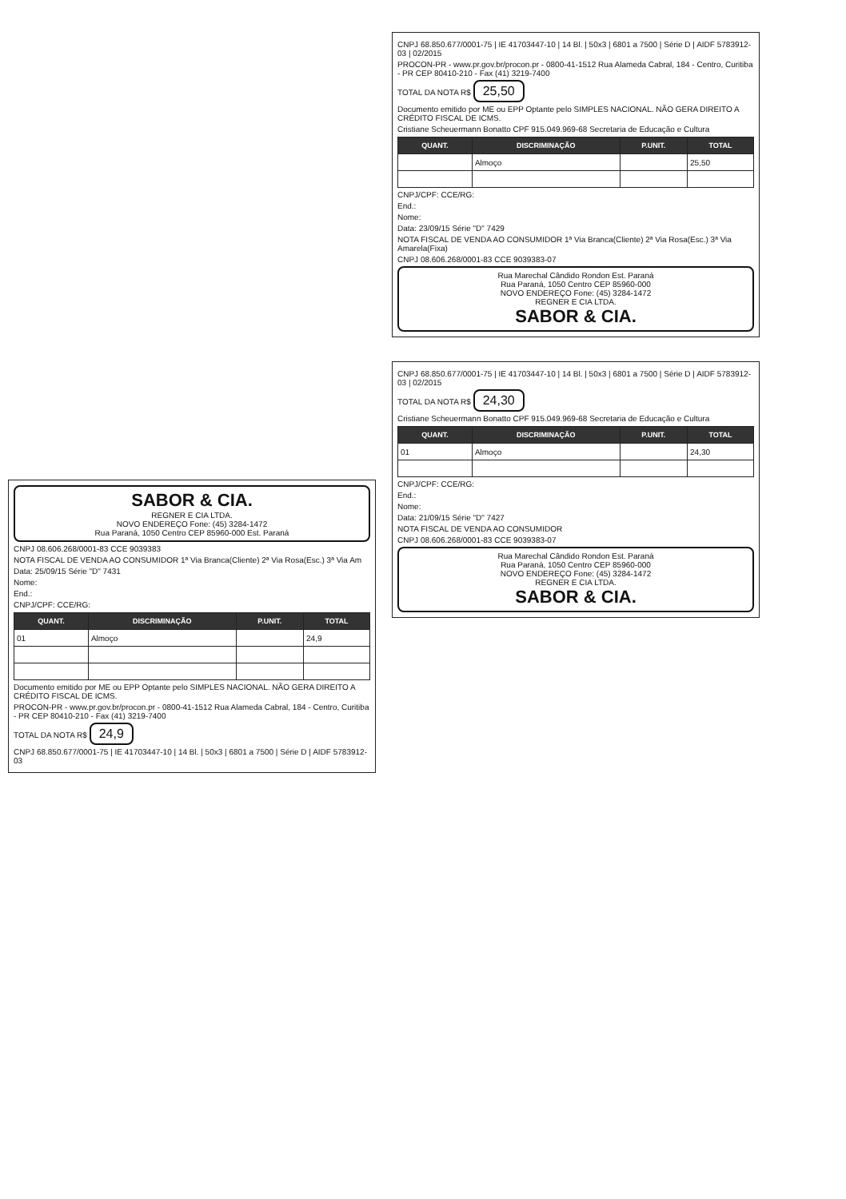SABOR & CIA.
REGNER E CIA LTDA.
NOVO ENDEREÇO Fone: (45) 3284-1472
Rua Paraná, 1050 Centro CEP 85960-000 Est. Paraná
CNPJ 08.606.268/0001-83 CCE 9039383
NOTA FISCAL DE VENDA AO CONSUMIDOR 1ª Via Branca(Cliente) 2ª Via Rosa(Esc.) 3ª Via Am
Data: 25/09/15 Série "D" 7431
Nome:
End.:
CNPJ/CPF: CCE/RG:
| QUANT. | DISCRIMINAÇÃO | P.UNIT. | TOTAL |
| --- | --- | --- | --- |
| 01 | Almoço | | 24,9 |
Documento emitido por ME ou EPP Optante pelo SIMPLES NACIONAL. NÃO GERA DIREITO A CRÉDITO FISCAL DE ICMS.
PROCON-PR - www.pr.gov.br/procon.pr - 0800-41-1512 Rua Alameda Cabral, 184 - Centro, Curitiba - PR CEP 80410-210 - Fax (41) 3219-7400
TOTAL DA NOTA R$ 24,9
CNPJ 68.850.677/0001-75 | IE 41703447-10 | 14 Bl. | 50x3 | 6801 a 7500 | Série D | AIDF 5783912-03
CNPJ 68.850.677/0001-75 | IE 41703447-10 | 14 Bl. | 50x3 | 6801 a 7500 | Série D | AIDF 5783912-03 | 02/2015
PROCON-PR - www.pr.gov.br/procon.pr - 0800-41-1512 Rua Alameda Cabral, 184 - Centro, Curitiba - PR CEP 80410-210 - Fax (41) 3219-7400
TOTAL DA NOTA R$ 25,50
Documento emitido por ME ou EPP Optante pelo SIMPLES NACIONAL. NÃO GERA DIREITO A CRÉDITO FISCAL DE ICMS.
Cristiane Scheuermann Bonatto CPF 915.049.969-68 Secretaria de Educação e Cultura
| QUANT. | DISCRIMINAÇÃO | P.UNIT. | TOTAL |
| --- | --- | --- | --- |
| | Almoço | | 25,50 |
CNPJ/CPF: CCE/RG:
End.:
Nome:
Data: 23/09/15 Série "D" 7429
NOTA FISCAL DE VENDA AO CONSUMIDOR 1ª Via Branca(Cliente) 2ª Via Rosa(Esc.) 3ª Via Amarela(Fixa)
CNPJ 08.606.268/0001-83 CCE 9039383-07
Rua Marechal Cândido Rondon Est. Paraná
Rua Paraná, 1050 Centro CEP 85960-000
NOVO ENDEREÇO Fone: (45) 3284-1472
REGNER E CIA LTDA.
SABOR & CIA.
CNPJ 68.850.677/0001-75 | IE 41703447-10 | 14 Bl. | 50x3 | 6801 a 7500 | Série D | AIDF 5783912-03 | 02/2015
TOTAL DA NOTA R$ 24,30
Cristiane Scheuermann Bonatto CPF 915.049.969-68 Secretaria de Educação e Cultura
| QUANT. | DISCRIMINAÇÃO | P.UNIT. | TOTAL |
| --- | --- | --- | --- |
| 01 | Almoço | | 24,30 |
CNPJ/CPF: CCE/RG:
End.:
Nome:
Data: 21/09/15 Série "D" 7427
NOTA FISCAL DE VENDA AO CONSUMIDOR
CNPJ 08.606.268/0001-83 CCE 9039383-07
Rua Marechal Cândido Rondon Est. Paraná
Rua Paraná, 1050 Centro CEP 85960-000
NOVO ENDEREÇO Fone: (45) 3284-1472
REGNER E CIA LTDA.
SABOR & CIA.